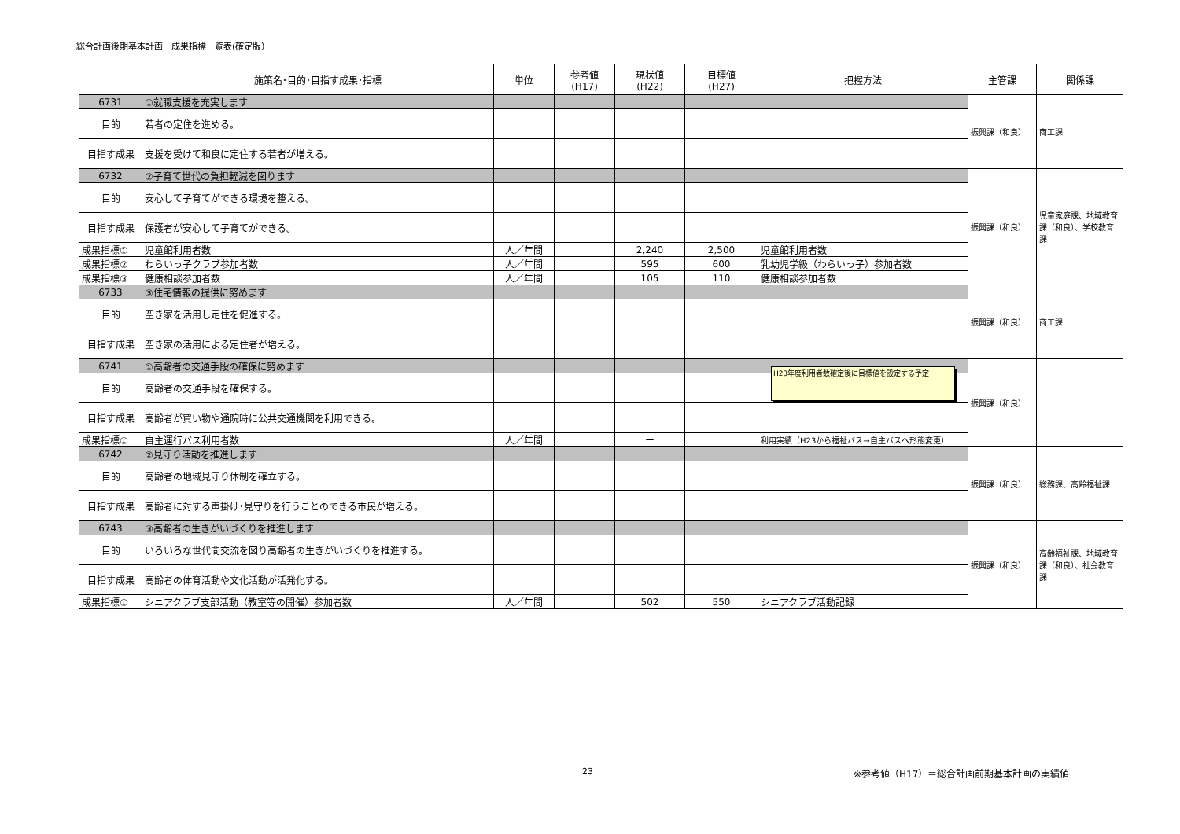総合計画後期基本計画　成果指標一覧表(確定版）
| | 施策名･目的･目指す成果･指標 | 単位 | 参考値 (H17) | 現状値 (H22) | 目標値 (H27) | 把握方法 | 主管課 | 関係課 |
| --- | --- | --- | --- | --- | --- | --- | --- | --- |
| 6731 | ①就職支援を充実します | | | | | | 振興課（和良） | 商工課 |
| 目的 | 若者の定住を進める。 | | | | | | | |
| 目指す成果 | 支援を受けて和良に定住する若者が増える。 | | | | | | | |
| 6732 | ②子育て世代の負担軽減を図ります | | | | | | 振興課（和良） | 児童家庭課、地域教育課（和良）、学校教育課 |
| 目的 | 安心して子育てができる環境を整える。 | | | | | | | |
| 目指す成果 | 保護者が安心して子育てができる。 | | | | | | | |
| 成果指標① | 児童館利用者数 | 人／年間 | | 2,240 | 2,500 | 児童館利用者数 | | |
| 成果指標② | わらいっ子クラブ参加者数 | 人／年間 | | 595 | 600 | 乳幼児学級（わらいっ子）参加者数 | | |
| 成果指標③ | 健康相談参加者数 | 人／年間 | | 105 | 110 | 健康相談参加者数 | | |
| 6733 | ③住宅情報の提供に努めます | | | | | | 振興課（和良） | 商工課 |
| 目的 | 空き家を活用し定住を促進する。 | | | | | | | |
| 目指す成果 | 空き家の活用による定住者が増える。 | | | | | | | |
| 6741 | ①高齢者の交通手段の確保に努めます | | | | | | 振興課（和良） | |
| 目的 | 高齢者の交通手段を確保する。 | | | | | | | |
| 目指す成果 | 高齢者が買い物や通院時に公共交通機関を利用できる。 | | | | | | | |
| 成果指標① | 自主運行バス利用者数 | 人／年間 | | ー | | 利用実績（H23から福祉バス→自主バスへ形態変更） | | |
| 6742 | ②見守り活動を推進します | | | | | | 振興課（和良） | 総務課、高齢福祉課 |
| 目的 | 高齢者の地域見守り体制を確立する。 | | | | | | | |
| 目指す成果 | 高齢者に対する声掛け･見守りを行うことのできる市民が増える。 | | | | | | | |
| 6743 | ③高齢者の生きがいづくりを推進します | | | | | | 振興課（和良） | 高齢福祉課、地域教育課（和良）、社会教育課 |
| 目的 | いろいろな世代間交流を図り高齢者の生きがいづくりを推進する。 | | | | | | | |
| 目指す成果 | 高齢者の体育活動や文化活動が活発化する。 | | | | | | | |
| 成果指標① | シニアクラブ支部活動（教室等の開催）参加者数 | 人／年間 | | 502 | 550 | シニアクラブ活動記録 | | |
H23年度利用者数確定後に目標値を設定する予定
23
※参考値（H17）＝総合計画前期基本計画の実績値